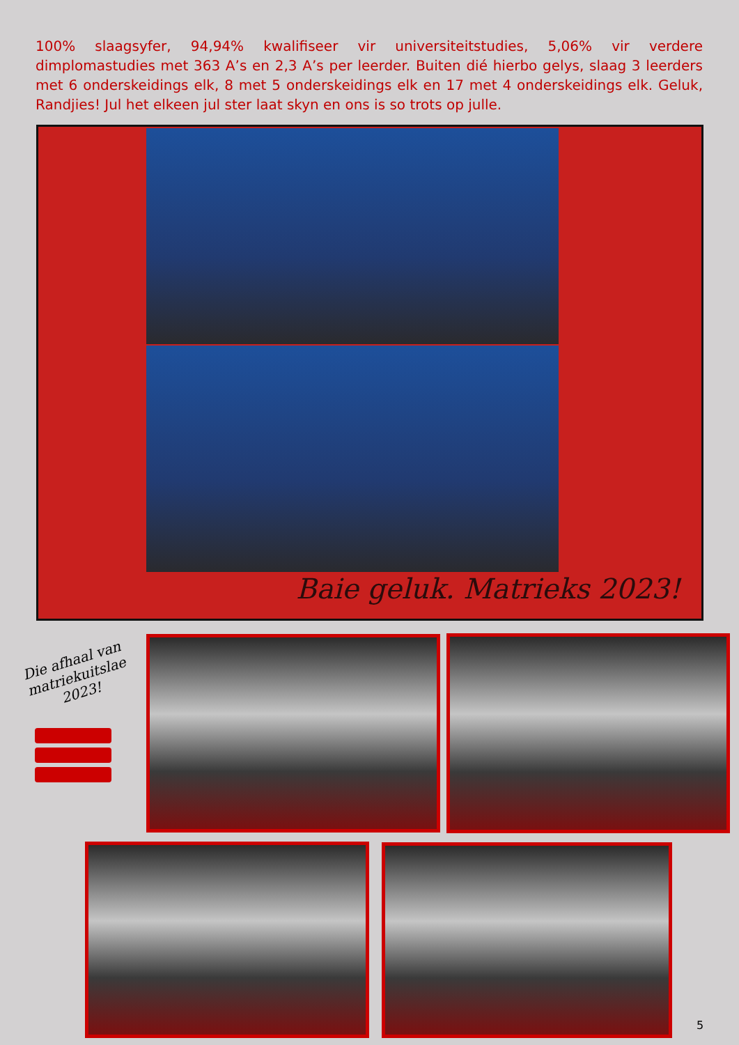100% slaagsyfer, 94,94% kwalifiseer vir universiteitstudies, 5,06% vir verdere dimplomastudies met 363 A’s en 2,3 A’s per leerder. Buiten dié hierbo gelys, slaag 3 leerders met 6 onderskeidings elk, 8 met 5 onderskeidings elk en 17 met 4 onderskeidings elk. Geluk, Randjies! Jul het elkeen jul ster laat skyn en ons is so trots op julle.
Baie geluk. Matrieks 2023!
Die afhaal van matriekuitslae 2023!
5